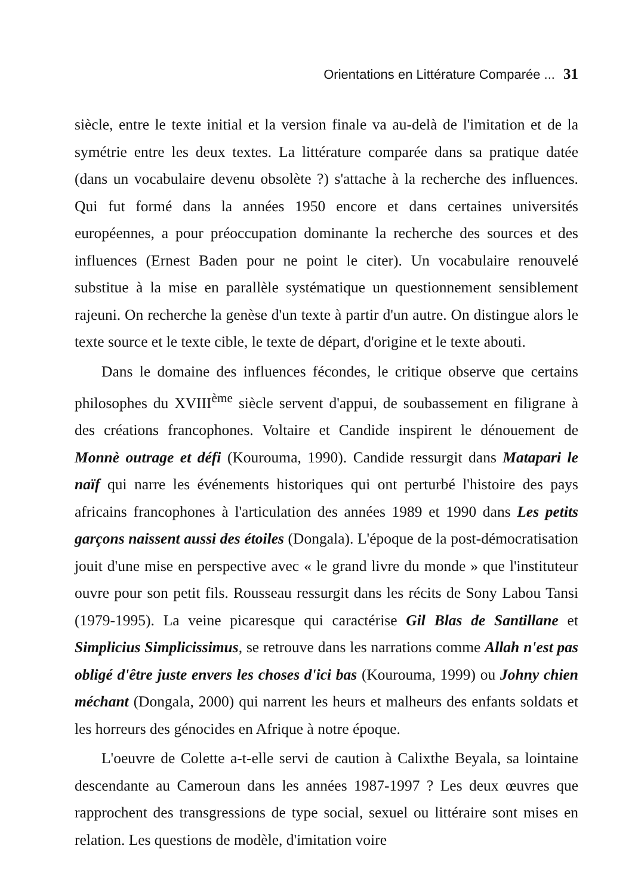Orientations en Littérature Comparée ... 31
siècle, entre le texte initial et la version finale va au-delà de l'imitation et de la symétrie entre les deux textes. La littérature comparée dans sa pratique datée (dans un vocabulaire devenu obsolète ?) s'attache à la recherche des influences. Qui fut formé dans la années 1950 encore et dans certaines universités européennes, a pour préoccupation dominante la recherche des sources et des influences (Ernest Baden pour ne point le citer). Un vocabulaire renouvelé substitue à la mise en parallèle systématique un questionnement sensiblement rajeuni. On recherche la genèse d'un texte à partir d'un autre. On distingue alors le texte source et le texte cible, le texte de départ, d'origine et le texte abouti.
Dans le domaine des influences fécondes, le critique observe que certains philosophes du XVIII<sup>ème</sup> siècle servent d'appui, de soubassement en filigrane à des créations francophones. Voltaire et Candide inspirent le dénouement de Monnè outrage et défi (Kourouma, 1990). Candide ressurgit dans Matapari le naïf qui narre les événements historiques qui ont perturbé l'histoire des pays africains francophones à l'articulation des années 1989 et 1990 dans Les petits garçons naissent aussi des étoiles (Dongala). L'époque de la post-démocratisation jouit d'une mise en perspective avec « le grand livre du monde » que l'instituteur ouvre pour son petit fils. Rousseau ressurgit dans les récits de Sony Labou Tansi (1979-1995). La veine picaresque qui caractérise Gil Blas de Santillane et Simplicius Simplicissimus, se retrouve dans les narrations comme Allah n'est pas obligé d'être juste envers les choses d'ici bas (Kourouma, 1999) ou Johny chien méchant (Dongala, 2000) qui narrent les heurs et malheurs des enfants soldats et les horreurs des génocides en Afrique à notre époque.
L'oeuvre de Colette a-t-elle servi de caution à Calixthe Beyala, sa lointaine descendante au Cameroun dans les années 1987-1997 ? Les deux œuvres que rapprochent des transgressions de type social, sexuel ou littéraire sont mises en relation. Les questions de modèle, d'imitation voire